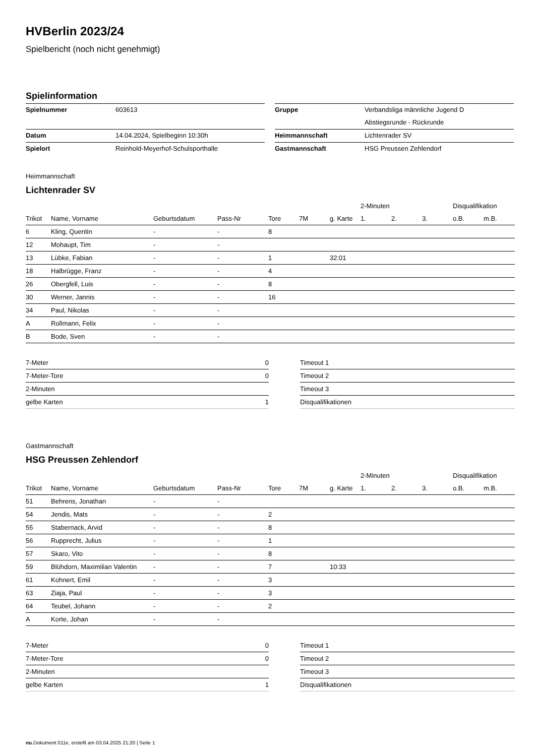HVBerlin 2023/24
Spielbericht (noch nicht genehmigt)
Spielinformation
| Spielnummer | 603613 |
| Datum | 14.04.2024, Spielbeginn 10:30h |
| Spielort | Reinhold-Meyerhof-Schulsporthalle |
| Gruppe | Verbandsliga männliche Jugend D |
| | Abstiegsrunde - Rückrunde |
| Heimmannschaft | Lichtenrader SV |
| Gastmannschaft | HSG Preussen Zehlendorf |
Heimmannschaft
Lichtenrader SV
| | | | | | | | 2-Minuten | | | Disqualifikation | |
| --- | --- | --- | --- | --- | --- | --- | --- | --- | --- | --- | --- |
| Trikot | Name, Vorname | Geburtsdatum | Pass-Nr | Tore | 7M | g. Karte | 1. | 2. | 3. | o.B. | m.B. |
| 6 | Kling, Quentin | - | - | 8 | | | | | | | |
| 12 | Mohaupt, Tim | - | - | | | | | | | | |
| 13 | Lübke, Fabian | - | - | 1 | | 32:01 | | | | | |
| 18 | Halbrügge, Franz | - | - | 4 | | | | | | | |
| 26 | Obergfell, Luis | - | - | 8 | | | | | | | |
| 30 | Werner, Jannis | - | - | 16 | | | | | | | |
| 34 | Paul, Nikolas | - | - | | | | | | | | |
| A | Rollmann, Felix | - | - | | | | | | | | |
| B | Bode, Sven | - | - | | | | | | | | |
| 7-Meter | 0 |
| 7-Meter-Tore | 0 |
| 2-Minuten | |
| gelbe Karten | 1 |
| Timeout 1 |
| Timeout 2 |
| Timeout 3 |
| Disqualifikationen |
Gastmannschaft
HSG Preussen Zehlendorf
| | | | | | | | 2-Minuten | | | Disqualifikation | |
| --- | --- | --- | --- | --- | --- | --- | --- | --- | --- | --- | --- |
| Trikot | Name, Vorname | Geburtsdatum | Pass-Nr | Tore | 7M | g. Karte | 1. | 2. | 3. | o.B. | m.B. |
| 51 | Behrens, Jonathan | - | - | | | | | | | | |
| 54 | Jendis, Mats | - | - | 2 | | | | | | | |
| 55 | Stabernack, Arvid | - | - | 8 | | | | | | | |
| 56 | Rupprecht, Julius | - | - | 1 | | | | | | | |
| 57 | Skaro, Vito | - | - | 8 | | | | | | | |
| 59 | Blühdorn, Maximilian Valentin | - | - | 7 | | 10:33 | | | | | |
| 61 | Kohnert, Emil | - | - | 3 | | | | | | | |
| 63 | Ziaja, Paul | - | - | 3 | | | | | | | |
| 64 | Teubel, Johann | - | - | 2 | | | | | | | |
| A | Korte, Johan | - | - | | | | | | | | |
| 7-Meter | 0 |
| 7-Meter-Tore | 0 |
| 2-Minuten | |
| gelbe Karten | 1 |
| Timeout 1 |
| Timeout 2 |
| Timeout 3 |
| Disqualifikationen |
nu.Dokument 011e, erstellt am 03.04.2025 21:20 | Seite 1